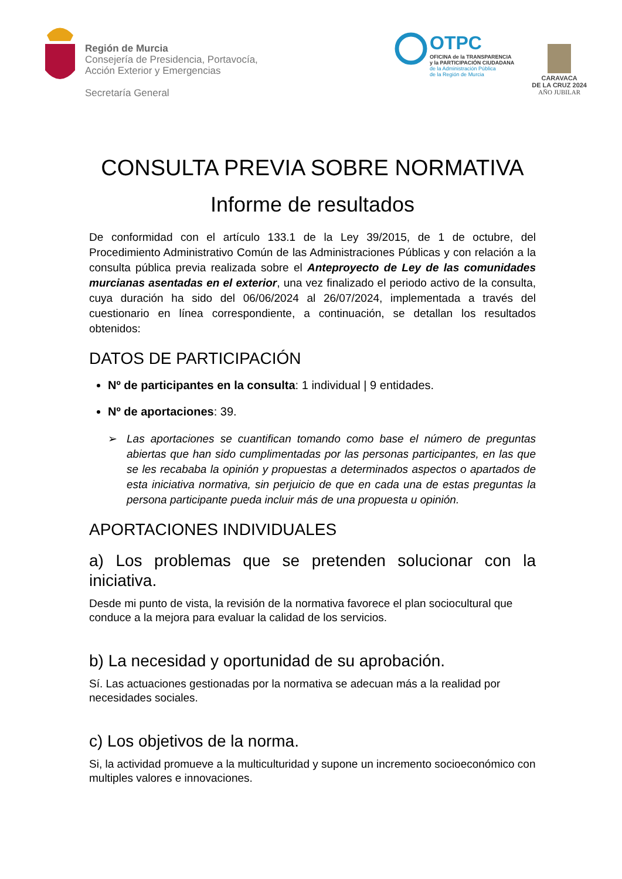Región de Murcia
Consejería de Presidencia, Portavocía,
Acción Exterior y Emergencias
Secretaría General
OTPC
OFICINA de la TRANSPARENCIA
y la PARTICIPACIÓN CIUDADANA
de la Administración Pública
de la Región de Murcia
CARAVACA
DE LA CRUZ 2024
AÑO JUBILAR
CONSULTA PREVIA SOBRE NORMATIVA
Informe de resultados
De conformidad con el artículo 133.1 de la Ley 39/2015, de 1 de octubre, del Procedimiento Administrativo Común de las Administraciones Públicas y con relación a la consulta pública previa realizada sobre el Anteproyecto de Ley de las comunidades murcianas asentadas en el exterior, una vez finalizado el periodo activo de la consulta, cuya duración ha sido del 06/06/2024 al 26/07/2024, implementada a través del cuestionario en línea correspondiente, a continuación, se detallan los resultados obtenidos:
DATOS DE PARTICIPACIÓN
Nº de participantes en la consulta: 1 individual | 9 entidades.
Nº de aportaciones: 39.
➢ Las aportaciones se cuantifican tomando como base el número de preguntas abiertas que han sido cumplimentadas por las personas participantes, en las que se les recababa la opinión y propuestas a determinados aspectos o apartados de esta iniciativa normativa, sin perjuicio de que en cada una de estas preguntas la persona participante pueda incluir más de una propuesta u opinión.
APORTACIONES INDIVIDUALES
a) Los problemas que se pretenden solucionar con la iniciativa.
Desde mi punto de vista, la revisión de la normativa favorece el plan sociocultural que conduce a la mejora para evaluar la calidad de los servicios.
b) La necesidad y oportunidad de su aprobación.
Sí. Las actuaciones gestionadas por la normativa se adecuan más a la realidad por necesidades sociales.
c) Los objetivos de la norma.
Si, la actividad promueve a la multiculturidad y supone un incremento socioeconómico con multiples valores e innovaciones.